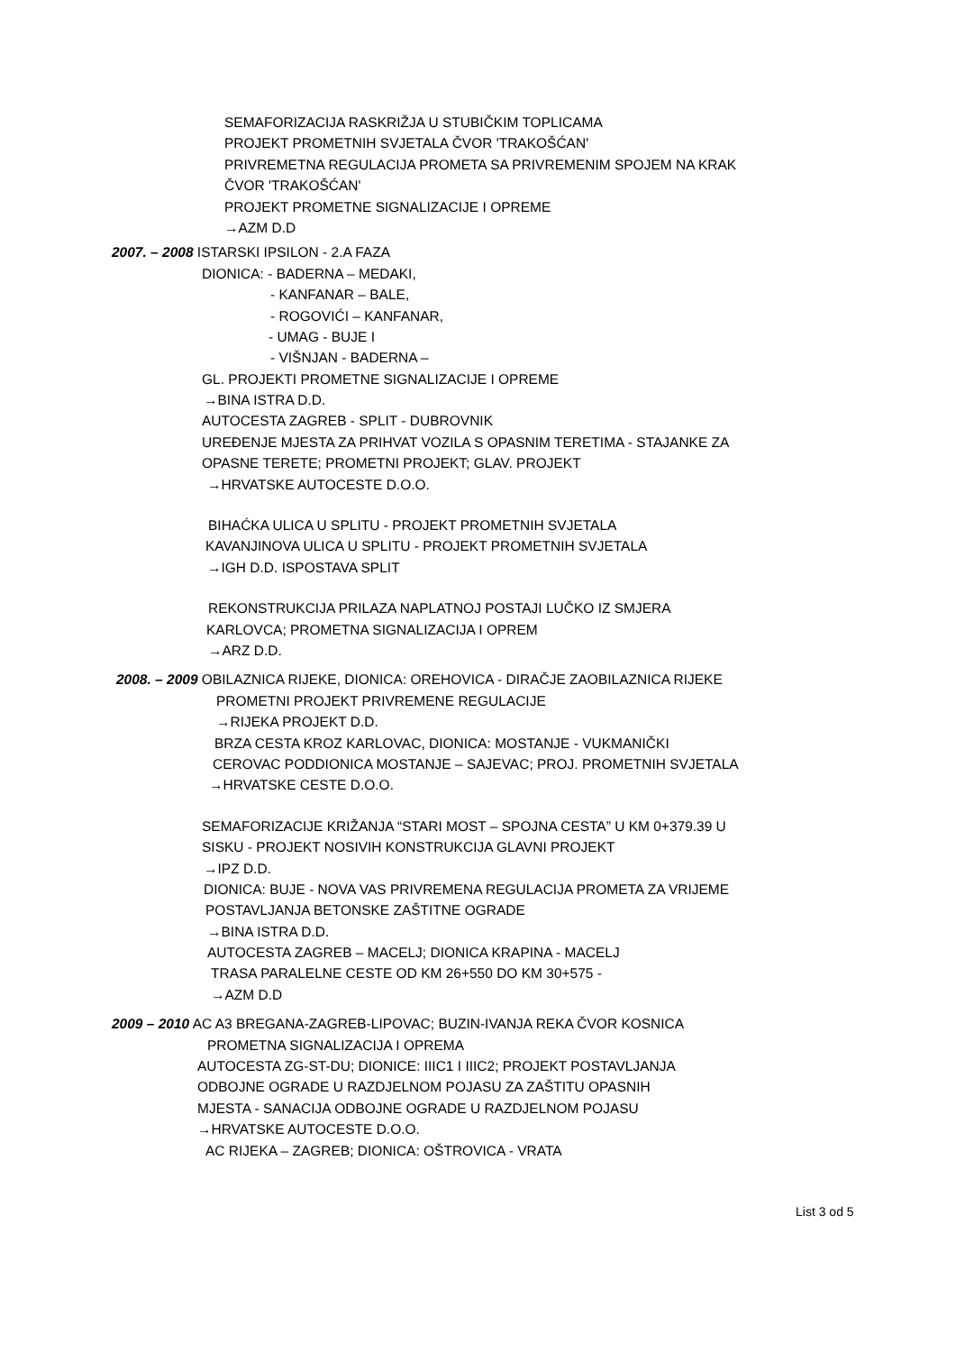SEMAFORIZACIJA RASKRIŽJA U STUBIČKIM TOPLICAMA
PROJEKT PROMETNIH SVJETALA ČVOR 'TRAKOŠĆAN'
PRIVREMETNA REGULACIJA PROMETA SA PRIVREMENIM SPOJEM NA KRAK
ČVOR 'TRAKOŠĆAN'
PROJEKT PROMETNE SIGNALIZACIJE I OPREME
→AZM D.D
2007. – 2008 ISTARSKI IPSILON - 2.A FAZA
DIONICA: - BADERNA – MEDAKI,
- KANFANAR – BALE,
- ROGOVIĆI – KANFANAR,
- UMAG - BUJE I
- VIŠNJAN - BADERNA –
GL. PROJEKTI PROMETNE SIGNALIZACIJE I OPREME
→BINA ISTRA D.D.
AUTOCESTA ZAGREB - SPLIT - DUBROVNIK
UREĐENJE MJESTA ZA PRIHVAT VOZILA S OPASNIM TERETIMA - STAJANKE ZA
OPASNE TERETE; PROMETNI PROJEKT; GLAV. PROJEKT
→HRVATSKE AUTOCESTE D.O.O.
BIHAĆKA ULICA U SPLITU - PROJEKT PROMETNIH SVJETALA
KAVANJINOVA ULICA U SPLITU - PROJEKT PROMETNIH SVJETALA
→IGH D.D. ISPOSTAVA SPLIT
REKONSTRUKCIJA PRILAZA NAPLATNOJ POSTAJI LUČKO IZ SMJERA
KARLOVCA; PROMETNA SIGNALIZACIJA I OPREM
→ARZ D.D.
2008. – 2009 OBILAZNICA RIJEKE, DIONICA: OREHOVICA - DIRAČJE ZAOBILAZNICA RIJEKE
PROMETNI PROJEKT PRIVREMENE REGULACIJE
→RIJEKA PROJEKT D.D.
BRZA CESTA KROZ KARLOVAC, DIONICA: MOSTANJE - VUKMANIČKI
CEROVAC PODDIONICA MOSTANJE – SAJEVAC; PROJ. PROMETNIH SVJETALA
→HRVATSKE CESTE D.O.O.
SEMAFORIZACIJE KRIŽANJA “STARI MOST – SPOJNA CESTA” U KM 0+379.39 U
SISKU - PROJEKT NOSIVIH KONSTRUKCIJA GLAVNI PROJEKT
→IPZ D.D.
DIONICA: BUJE - NOVA VAS PRIVREMENA REGULACIJA PROMETA ZA VRIJEME
POSTAVLJANJA BETONSKE ZAŠTITNE OGRADE
→BINA ISTRA D.D.
AUTOCESTA ZAGREB – MACELJ; DIONICA KRAPINA - MACELJ
TRASA PARALELNE CESTE OD KM 26+550 DO KM 30+575 -
→AZM D.D
2009 – 2010 AC A3 BREGANA-ZAGREB-LIPOVAC; BUZIN-IVANJA REKA ČVOR KOSNICA
PROMETNA SIGNALIZACIJA I OPREMA
AUTOCESTA ZG-ST-DU; DIONICE: IIIC1 I IIIC2; PROJEKT POSTAVLJANJA
ODBOJNE OGRADE U RAZDJELNOM POJASU ZA ZAŠTITU OPASNIH
MJESTA - SANACIJA ODBOJNE OGRADE U RAZDJELNOM POJASU
→HRVATSKE AUTOCESTE D.O.O.
AC RIJEKA – ZAGREB; DIONICA: OŠTROVICA - VRATA
List 3 od 5